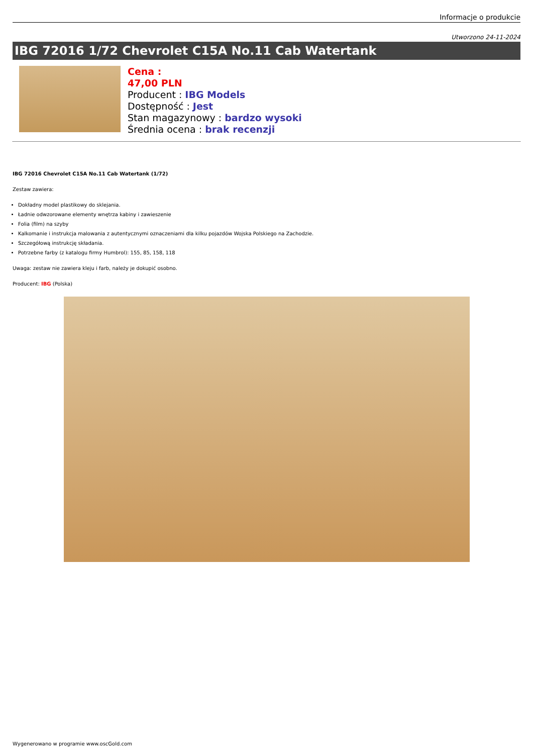Informacje o produkcie
Utworzono 24-11-2024
IBG 72016 1/72 Chevrolet C15A No.11 Cab Watertank
Cena :
47,00 PLN
Producent : IBG Models
Dostępność : Jest
Stan magazynowy : bardzo wysoki
Średnia ocena : brak recenzji
IBG 72016 Chevrolet C15A No.11 Cab Watertank (1/72)
Zestaw zawiera:
Dokładny model plastikowy do sklejania.
Ładnie odwzorowane elementy wnętrza kabiny i zawieszenie
Folia (film) na szyby
Kalkomanie i instrukcja malowania z autentycznymi oznaczeniami dla kilku pojazdów Wojska Polskiego na Zachodzie.
Szczegółową instrukcję składania.
Potrzebne farby (z katalogu firmy Humbrol): 155, 85, 158, 118
Uwaga: zestaw nie zawiera kleju i farb, należy je dokupić osobno.
Producent: IBG (Polska)
Wygenerowano w programie www.oscGold.com